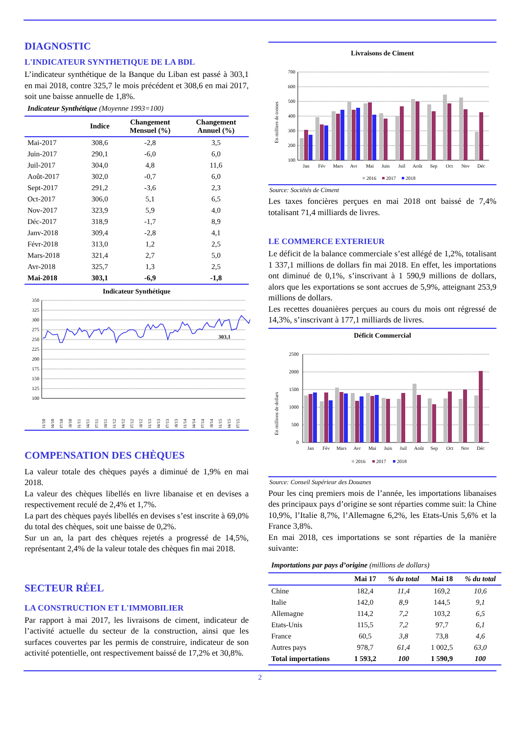DIAGNOSTIC
L'INDICATEUR SYNTHETIQUE DE LA BDL
L’indicateur synthétique de la Banque du Liban est passé à 303,1 en mai 2018, contre 325,7 le mois précédent et 308,6 en mai 2017, soit une baisse annuelle de 1,8%.
Indicateur Synthétique (Moyenne 1993=100)
| | Indice | Changement Mensuel (%) | Changement Annuel (%) |
| --- | --- | --- | --- |
| Mai-2017 | 308,6 | -2,8 | 3,5 |
| Juin-2017 | 290,1 | -6,0 | 6,0 |
| Juil-2017 | 304,0 | 4,8 | 11,6 |
| Août-2017 | 302,0 | -0,7 | 6,0 |
| Sept-2017 | 291,2 | -3,6 | 2,3 |
| Oct-2017 | 306,0 | 5,1 | 6,5 |
| Nov-2017 | 323,9 | 5,9 | 4,0 |
| Déc-2017 | 318,9 | -1,7 | 8,9 |
| Janv-2018 | 309,4 | -2,8 | 4,1 |
| Févr-2018 | 313,0 | 1,2 | 2,5 |
| Mars-2018 | 321,4 | 2,7 | 5,0 |
| Avr-2018 | 325,7 | 1,3 | 2,5 |
| Mai-2018 | 303,1 | -6,9 | -1,8 |
Indicateur Synthétique
350
325
300
275
250
225
200
175
150
125
100
303,1
01/10
04/10
07/10
10/10
01/11
04/11
07/11
10/11
01/12
04/12
07/12
10/12
01/13
04/13
07/13
10/13
01/14
04/14
07/14
10/14
01/15
04/15
07/15
COMPENSATION DES CHÈQUES
La valeur totale des chèques payés a diminué de 1,9% en mai 2018.
La valeur des chèques libellés en livre libanaise et en devises a respectivement reculé de 2,4% et 1,7%.
La part des chèques payés libellés en devises s’est inscrite à 69,0% du total des chèques, soit une baisse de 0,2%.
Sur un an, la part des chèques rejetés a progressé de 14,5%, représentant 2,4% de la valeur totale des chèques fin mai 2018.
SECTEUR RÉEL
LA CONSTRUCTION ET L'IMMOBILIER
Par rapport à mai 2017, les livraisons de ciment, indicateur de l’activité actuelle du secteur de la construction, ainsi que les surfaces couvertes par les permis de construire, indicateur de son activité potentielle, ont respectivement baissé de 17,2% et 30,8%.
Livraisons de Ciment
700
600
500
400
300
200
100
En milliers de tonnes
Jan
Fév
Mars
Avr
Mai
Juin
Juil
Août
Sep
Oct
Nov
Déc
2016
2017
2018
Source: Sociétés de Ciment
Les taxes foncières perçues en mai 2018 ont baissé de 7,4% totalisant 71,4 milliards de livres.
LE COMMERCE EXTERIEUR
Le déficit de la balance commerciale s’est allégé de 1,2%, totalisant 1 337,1 millions de dollars fin mai 2018. En effet, les importations ont diminué de 0,1%, s’inscrivant à 1 590,9 millions de dollars, alors que les exportations se sont accrues de 5,9%, atteignant 253,9 millions de dollars.
Les recettes douanières perçues au cours du mois ont régressé de 14,3%, s’inscrivant à 177,1 milliards de livres.
Déficit Commercial
2500
2000
1500
1000
500
0
En millions de dollars
Jan
Fév
Mars
Avr
Mai
Juin
Juil
Août
Sep
Oct
Nov
Déc
2016
2017
2018
Source: Conseil Supérieur des Douanes
Pour les cinq premiers mois de l’année, les importations libanaises des principaux pays d’origine se sont réparties comme suit: la Chine 10,9%, l’Italie 8,7%, l’Allemagne 6,2%, les Etats-Unis 5,6% et la France 3,8%.
En mai 2018, ces importations se sont réparties de la manière suivante:
Importations par pays d’origine (millions de dollars)
| | Mai 17 | % du total | Mai 18 | % du total |
| --- | --- | --- | --- | --- |
| Chine | 182,4 | 11,4 | 169,2 | 10,6 |
| Italie | 142,0 | 8,9 | 144,5 | 9,1 |
| Allemagne | 114,2 | 7,2 | 103,2 | 6,5 |
| Etats-Unis | 115,5 | 7,2 | 97,7 | 6,1 |
| France | 60,5 | 3,8 | 73,8 | 4,6 |
| Autres pays | 978,7 | 61,4 | 1 002,5 | 63,0 |
| Total importations | 1 593,2 | 100 | 1 590,9 | 100 |
2